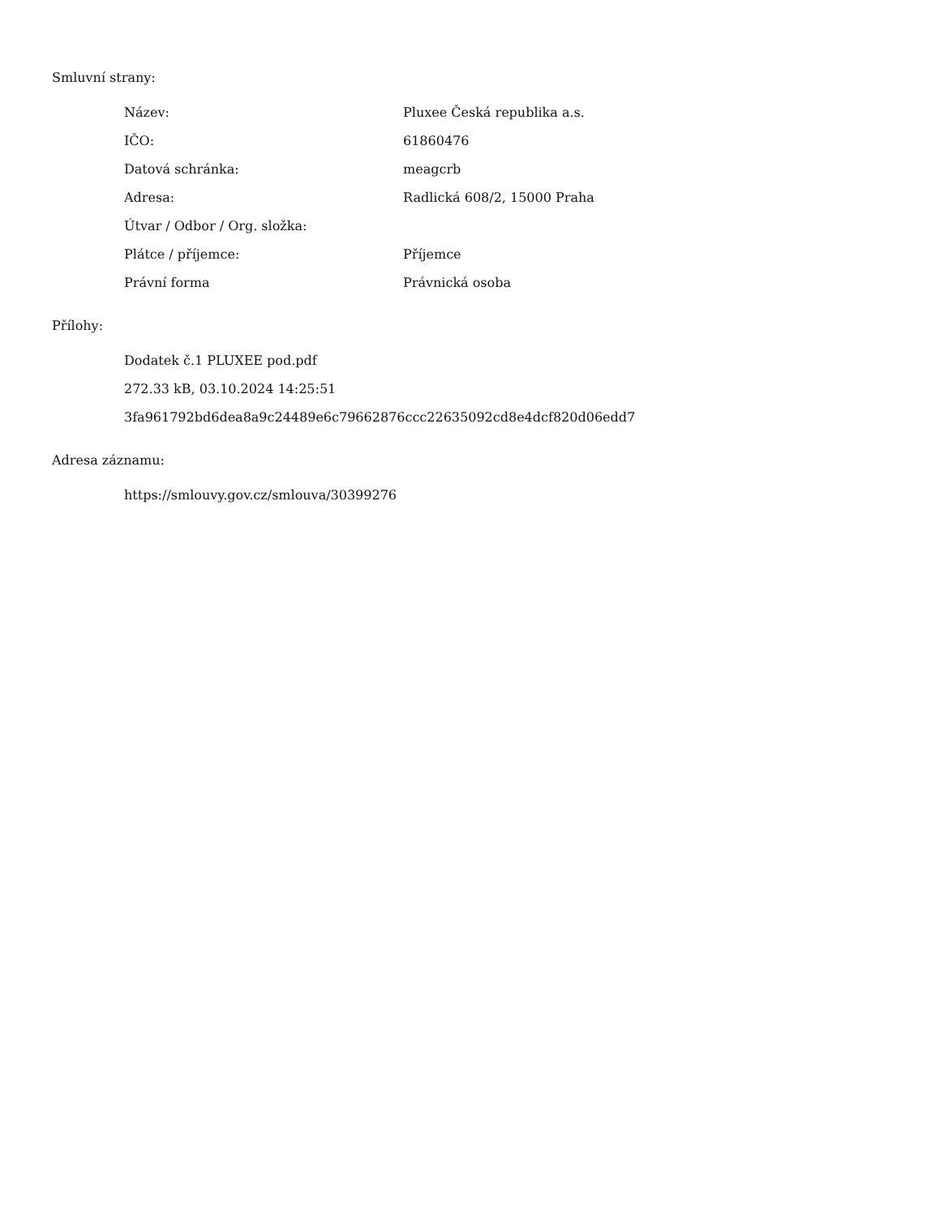Smluvní strany:
| Název: | Pluxee Česká republika a.s. |
| IČO: | 61860476 |
| Datová schránka: | meagcrb |
| Adresa: | Radlická 608/2, 15000 Praha |
| Útvar / Odbor / Org. složka: | |
| Plátce / příjemce: | Příjemce |
| Právní forma | Právnická osoba |
Přílohy:
Dodatek č.1 PLUXEE pod.pdf
272.33 kB, 03.10.2024 14:25:51
3fa961792bd6dea8a9c24489e6c79662876ccc22635092cd8e4dcf820d06edd7
Adresa záznamu:
https://smlouvy.gov.cz/smlouva/30399276